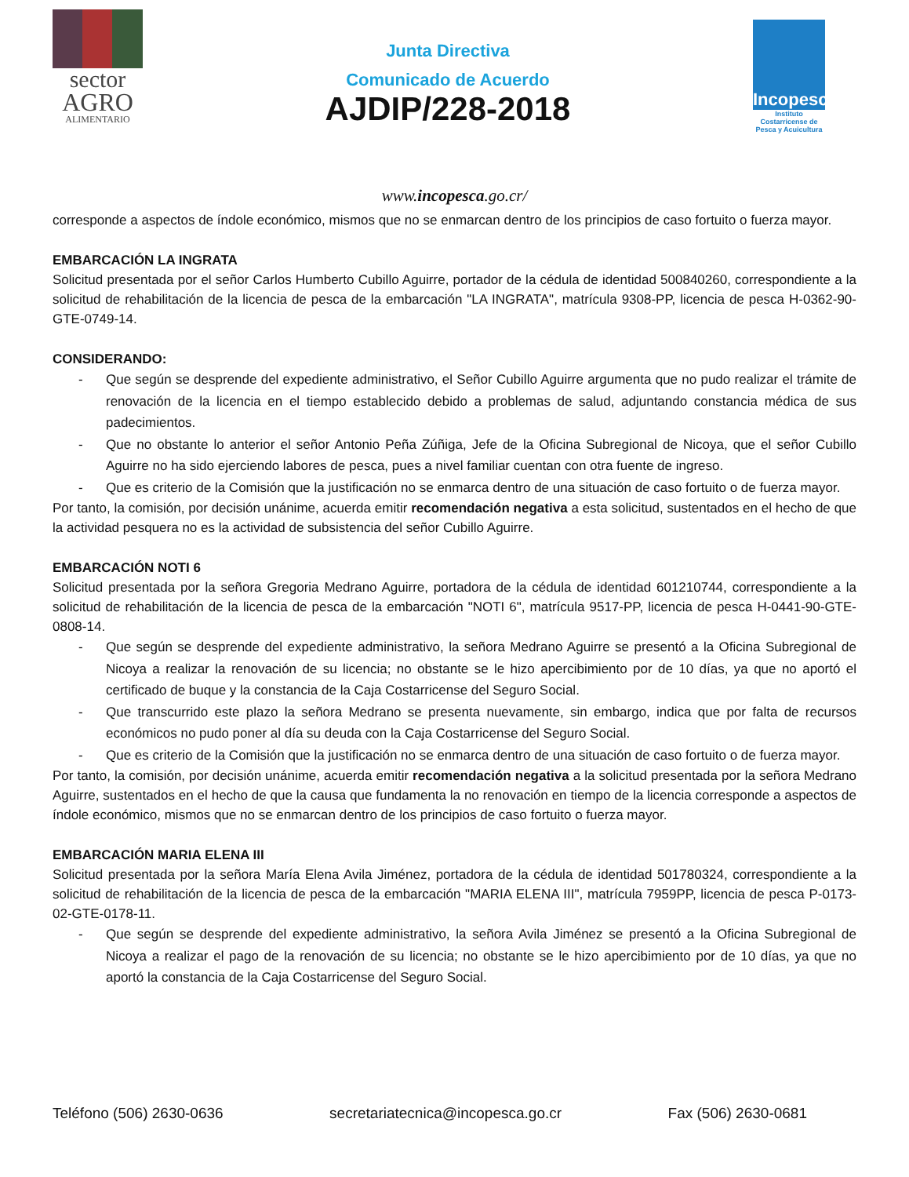sector
AGRO
ALIMENTARIO
Junta Directiva
Comunicado de Acuerdo
AJDIP/228-2018
Incopesca
Instituto Costarricense de Pesca y Acuicultura
www.incopesca.go.cr/
corresponde a aspectos de índole económico, mismos que no se enmarcan dentro de los principios de caso fortuito o fuerza mayor.
EMBARCACIÓN LA INGRATA
Solicitud presentada por el señor Carlos Humberto Cubillo Aguirre, portador de la cédula de identidad 500840260, correspondiente a la solicitud de rehabilitación de la licencia de pesca de la embarcación "LA INGRATA", matrícula 9308-PP, licencia de pesca H-0362-90-GTE-0749-14.
CONSIDERANDO:
- Que según se desprende del expediente administrativo, el Señor Cubillo Aguirre argumenta que no pudo realizar el trámite de renovación de la licencia en el tiempo establecido debido a problemas de salud, adjuntando constancia médica de sus padecimientos.
- Que no obstante lo anterior el señor Antonio Peña Zúñiga, Jefe de la Oficina Subregional de Nicoya, que el señor Cubillo Aguirre no ha sido ejerciendo labores de pesca, pues a nivel familiar cuentan con otra fuente de ingreso.
- Que es criterio de la Comisión que la justificación no se enmarca dentro de una situación de caso fortuito o de fuerza mayor.
Por tanto, la comisión, por decisión unánime, acuerda emitir recomendación negativa a esta solicitud, sustentados en el hecho de que la actividad pesquera no es la actividad de subsistencia del señor Cubillo Aguirre.
EMBARCACIÓN NOTI 6
Solicitud presentada por la señora Gregoria Medrano Aguirre, portadora de la cédula de identidad 601210744, correspondiente a la solicitud de rehabilitación de la licencia de pesca de la embarcación "NOTI 6", matrícula 9517-PP, licencia de pesca H-0441-90-GTE-0808-14.
- Que según se desprende del expediente administrativo, la señora Medrano Aguirre se presentó a la Oficina Subregional de Nicoya a realizar la renovación de su licencia; no obstante se le hizo apercibimiento por de 10 días, ya que no aportó el certificado de buque y la constancia de la Caja Costarricense del Seguro Social.
- Que transcurrido este plazo la señora Medrano se presenta nuevamente, sin embargo, indica que por falta de recursos económicos no pudo poner al día su deuda con la Caja Costarricense del Seguro Social.
- Que es criterio de la Comisión que la justificación no se enmarca dentro de una situación de caso fortuito o de fuerza mayor.
Por tanto, la comisión, por decisión unánime, acuerda emitir recomendación negativa a la solicitud presentada por la señora Medrano Aguirre, sustentados en el hecho de que la causa que fundamenta la no renovación en tiempo de la licencia corresponde a aspectos de índole económico, mismos que no se enmarcan dentro de los principios de caso fortuito o fuerza mayor.
EMBARCACIÓN MARIA ELENA III
Solicitud presentada por la señora María Elena Avila Jiménez, portadora de la cédula de identidad 501780324, correspondiente a la solicitud de rehabilitación de la licencia de pesca de la embarcación "MARIA ELENA III", matrícula 7959PP, licencia de pesca P-0173-02-GTE-0178-11.
- Que según se desprende del expediente administrativo, la señora Avila Jiménez se presentó a la Oficina Subregional de Nicoya a realizar el pago de la renovación de su licencia; no obstante se le hizo apercibimiento por de 10 días, ya que no aportó la constancia de la Caja Costarricense del Seguro Social.
Teléfono (506) 2630-0636 secretariatecnica@incopesca.go.cr Fax (506) 2630-0681